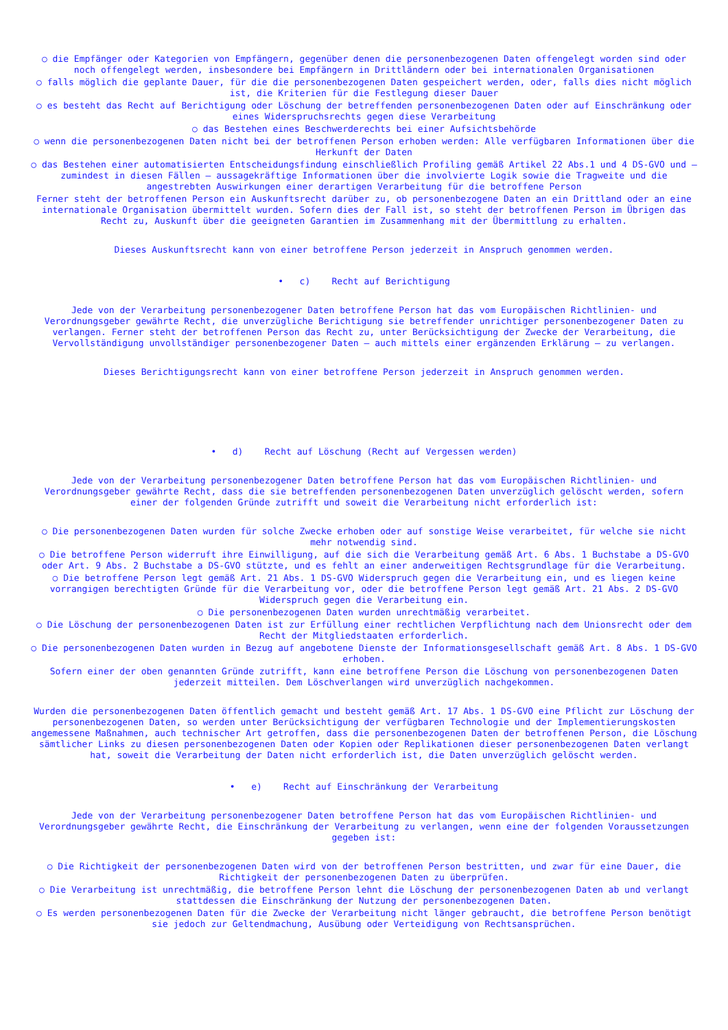○ die Empfänger oder Kategorien von Empfängern, gegenüber denen die personenbezogenen Daten offengelegt worden sind oder noch offengelegt werden, insbesondere bei Empfängern in Drittländern oder bei internationalen Organisationen
○ falls möglich die geplante Dauer, für die die personenbezogenen Daten gespeichert werden, oder, falls dies nicht möglich ist, die Kriterien für die Festlegung dieser Dauer
○ es besteht das Recht auf Berichtigung oder Löschung der betreffenden personenbezogenen Daten oder auf Einschränkung oder eines Widerspruchsrechts gegen diese Verarbeitung
○ das Bestehen eines Beschwerderechts bei einer Aufsichtsbehörde
○ wenn die personenbezogenen Daten nicht bei der betroffenen Person erhoben werden: Alle verfügbaren Informationen über die Herkunft der Daten
○ das Bestehen einer automatisierten Entscheidungsfindung einschließlich Profiling gemäß Artikel 22 Abs.1 und 4 DS-GVO und — zumindest in diesen Fällen — aussagekräftige Informationen über die involvierte Logik sowie die Tragweite und die angestrebten Auswirkungen einer derartigen Verarbeitung für die betroffene Person
Ferner steht der betroffenen Person ein Auskunftsrecht darüber zu, ob personenbezogene Daten an ein Drittland oder an eine internationale Organisation übermittelt wurden. Sofern dies der Fall ist, so steht der betroffenen Person im Übrigen das Recht zu, Auskunft über die geeigneten Garantien im Zusammenhang mit der Übermittlung zu erhalten.
Dieses Auskunftsrecht kann von einer betroffene Person jederzeit in Anspruch genommen werden.
• c) Recht auf Berichtigung
Jede von der Verarbeitung personenbezogener Daten betroffene Person hat das vom Europäischen Richtlinien- und Verordnungsgeber gewährte Recht, die unverzügliche Berichtigung sie betreffender unrichtiger personenbezogener Daten zu verlangen. Ferner steht der betroffenen Person das Recht zu, unter Berücksichtigung der Zwecke der Verarbeitung, die Vervollständigung unvollständiger personenbezogener Daten — auch mittels einer ergänzenden Erklärung — zu verlangen.
Dieses Berichtigungsrecht kann von einer betroffene Person jederzeit in Anspruch genommen werden.
• d) Recht auf Löschung (Recht auf Vergessen werden)
Jede von der Verarbeitung personenbezogener Daten betroffene Person hat das vom Europäischen Richtlinien- und Verordnungsgeber gewährte Recht, dass die sie betreffenden personenbezogenen Daten unverzüglich gelöscht werden, sofern einer der folgenden Gründe zutrifft und soweit die Verarbeitung nicht erforderlich ist:
○ Die personenbezogenen Daten wurden für solche Zwecke erhoben oder auf sonstige Weise verarbeitet, für welche sie nicht mehr notwendig sind.
○ Die betroffene Person widerruft ihre Einwilligung, auf die sich die Verarbeitung gemäß Art. 6 Abs. 1 Buchstabe a DS-GVO oder Art. 9 Abs. 2 Buchstabe a DS-GVO stützte, und es fehlt an einer anderweitigen Rechtsgrundlage für die Verarbeitung.
○ Die betroffene Person legt gemäß Art. 21 Abs. 1 DS-GVO Widerspruch gegen die Verarbeitung ein, und es liegen keine vorrangigen berechtigten Gründe für die Verarbeitung vor, oder die betroffene Person legt gemäß Art. 21 Abs. 2 DS-GVO Widerspruch gegen die Verarbeitung ein.
○ Die personenbezogenen Daten wurden unrechtmäßig verarbeitet.
○ Die Löschung der personenbezogenen Daten ist zur Erfüllung einer rechtlichen Verpflichtung nach dem Unionsrecht oder dem Recht der Mitgliedstaaten erforderlich.
○ Die personenbezogenen Daten wurden in Bezug auf angebotene Dienste der Informationsgesellschaft gemäß Art. 8 Abs. 1 DS-GVO erhoben.
Sofern einer der oben genannten Gründe zutrifft, kann eine betroffene Person die Löschung von personenbezogenen Daten jederzeit mitteilen. Dem Löschverlangen wird unverzüglich nachgekommen.
Wurden die personenbezogenen Daten öffentlich gemacht und besteht gemäß Art. 17 Abs. 1 DS-GVO eine Pflicht zur Löschung der personenbezogenen Daten, so werden unter Berücksichtigung der verfügbaren Technologie und der Implementierungskosten angemessene Maßnahmen, auch technischer Art getroffen, dass die personenbezogenen Daten der betroffenen Person, die Löschung sämtlicher Links zu diesen personenbezogenen Daten oder Kopien oder Replikationen dieser personenbezogenen Daten verlangt hat, soweit die Verarbeitung der Daten nicht erforderlich ist, die Daten unverzüglich gelöscht werden.
• e) Recht auf Einschränkung der Verarbeitung
Jede von der Verarbeitung personenbezogener Daten betroffene Person hat das vom Europäischen Richtlinien- und Verordnungsgeber gewährte Recht, die Einschränkung der Verarbeitung zu verlangen, wenn eine der folgenden Voraussetzungen gegeben ist:
○ Die Richtigkeit der personenbezogenen Daten wird von der betroffenen Person bestritten, und zwar für eine Dauer, die Richtigkeit der personenbezogenen Daten zu überprüfen.
○ Die Verarbeitung ist unrechtmäßig, die betroffene Person lehnt die Löschung der personenbezogenen Daten ab und verlangt stattdessen die Einschränkung der Nutzung der personenbezogenen Daten.
○ Es werden personenbezogenen Daten für die Zwecke der Verarbeitung nicht länger gebraucht, die betroffene Person benötigt sie jedoch zur Geltendmachung, Ausübung oder Verteidigung von Rechtsansprüchen.